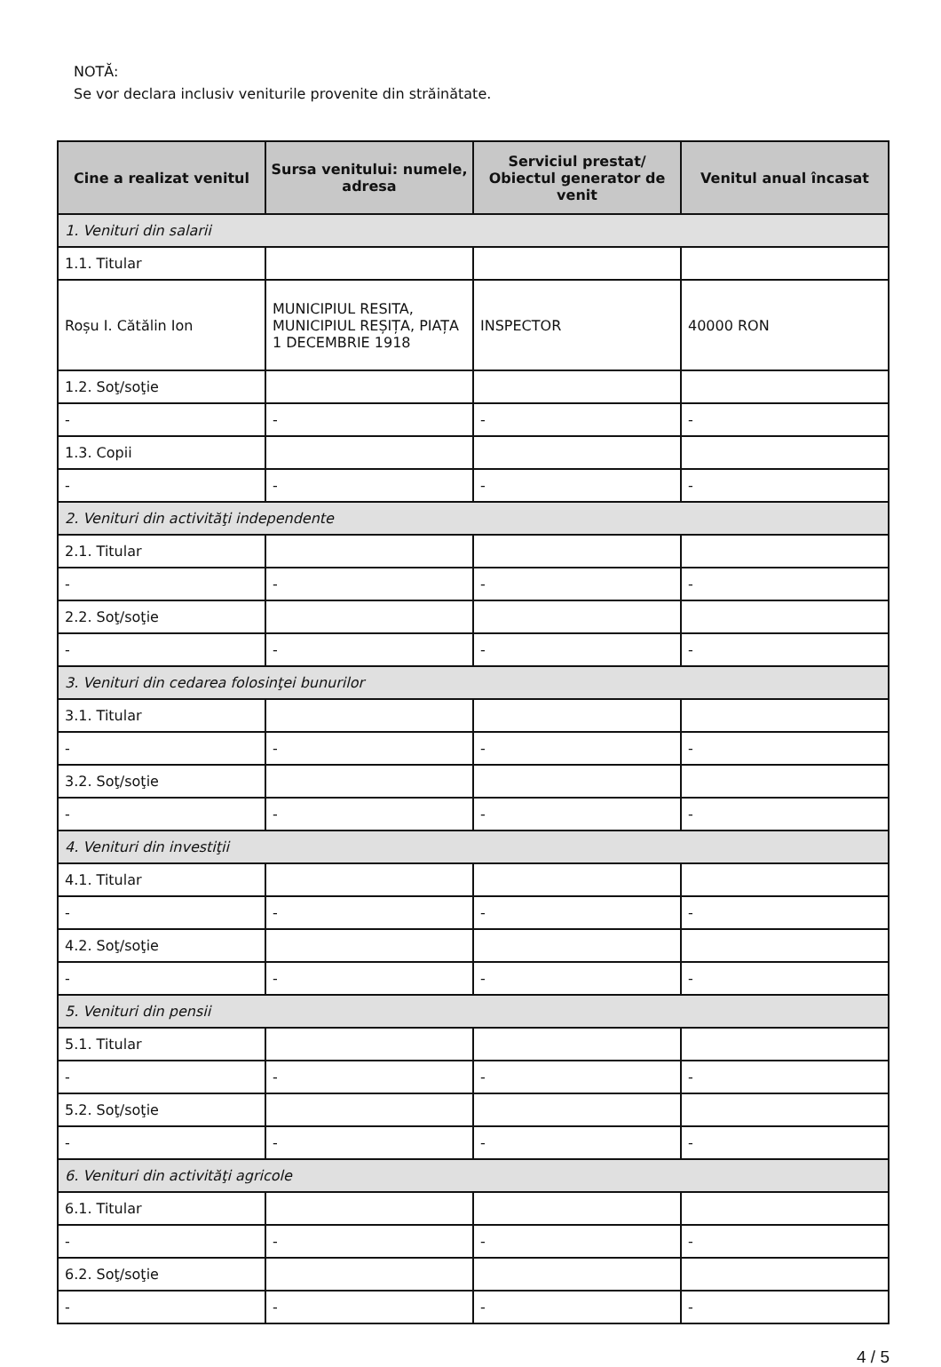NOTĂ:
Se vor declara inclusiv veniturile provenite din străinătate.
| Cine a realizat venitul | Sursa venitului: numele, adresa | Serviciul prestat/ Obiectul generator de venit | Venitul anual încasat |
| --- | --- | --- | --- |
| 1. Venituri din salarii | | | |
| 1.1. Titular | | | |
| Roșu I. Cătălin Ion | MUNICIPIUL RESITA, MUNICIPIUL REȘIȚA, PIAȚA 1 DECEMBRIE 1918 | INSPECTOR | 40000 RON |
| 1.2. Soţ/soţie | | | |
| - | - | - | - |
| 1.3. Copii | | | |
| - | - | - | - |
| 2. Venituri din activităţi independente | | | |
| 2.1. Titular | | | |
| - | - | - | - |
| 2.2. Soţ/soţie | | | |
| - | - | - | - |
| 3. Venituri din cedarea folosinţei bunurilor | | | |
| 3.1. Titular | | | |
| - | - | - | - |
| 3.2. Soţ/soţie | | | |
| - | - | - | - |
| 4. Venituri din investiţii | | | |
| 4.1. Titular | | | |
| - | - | - | - |
| 4.2. Soţ/soţie | | | |
| - | - | - | - |
| 5. Venituri din pensii | | | |
| 5.1. Titular | | | |
| - | - | - | - |
| 5.2. Soţ/soţie | | | |
| - | - | - | - |
| 6. Venituri din activităţi agricole | | | |
| 6.1. Titular | | | |
| - | - | - | - |
| 6.2. Soţ/soţie | | | |
| - | - | - | - |
4 / 5